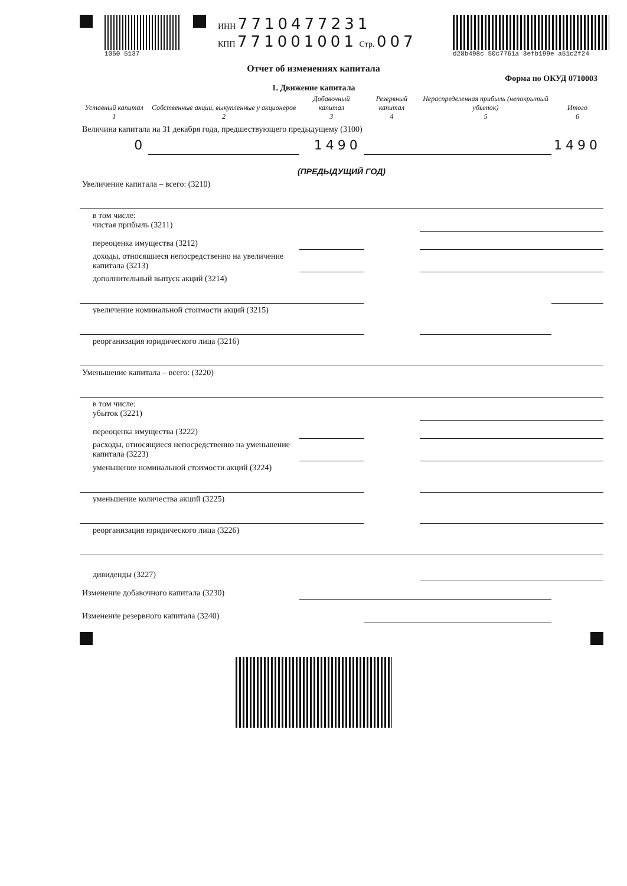1050 5137
ИНН 7710477231
КПП 771001001 Стр. 007
d28b498c 50c7761a 3efb199e a51c2f24
Отчет об изменениях капитала
Форма по ОКУД 0710003
1. Движение капитала
| Уставный капитал 1 | Собственные акции, выкупленные у акционеров 2 | Добавочный капитал 3 | Резервный капитал 4 | Нераспределенная прибыль (непокрытый убыток) 5 | Итого 6 |
| --- | --- | --- | --- | --- | --- |
| Величина капитала на 31 декабря года, предшествующего предыдущему (3100) | | | | | |
| 0 | | 1490 | | | 1490 |
| (ПРЕДЫДУЩИЙ ГОД) | | | | | |
| Увеличение капитала – всего: (3210) | | | | | |
| в том числе: чистая прибыль (3211) | | | | | |
| переоценка имущества (3212) | | | | | |
| доходы, относящиеся непосредственно на увеличение капитала (3213) | | | | | |
| дополнительный выпуск акций (3214) | | | | | |
| увеличение номинальной стоимости акций (3215) | | | | | |
| реорганизация юридического лица (3216) | | | | | |
| Уменьшение капитала – всего: (3220) | | | | | |
| в том числе: убыток (3221) | | | | | |
| переоценка имущества (3222) | | | | | |
| расходы, относящиеся непосредственно на уменьшение капитала (3223) | | | | | |
| уменьшение номинальной стоимости акций (3224) | | | | | |
| уменьшение количества акций (3225) | | | | | |
| реорганизация юридического лица (3226) | | | | | |
| дивиденды (3227) | | | | | |
| Изменение добавочного капитала (3230) | | | | | |
| Изменение резервного капитала (3240) | | | | | |